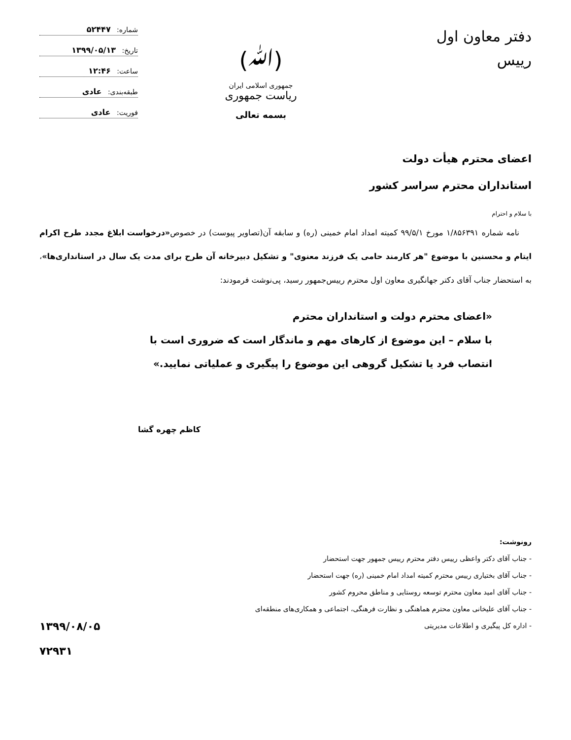دفتر معاون اول
رییس
(ﷲ)
جمهوری اسلامی ایران
ریاست جمهوری
بسمه تعالی
شماره: ۵۲۴۴۷
تاریخ: ۱۳۹۹/۰۵/۱۳
ساعت: ۱۲:۴۶
طبقه‌بندی: عادی
فوریت: عادی
اعضای محترم هیأت دولت
استانداران محترم سراسر کشور
با سلام و احترام
نامه شماره ۱/۸۵۶۳۹۱ مورخ ۹۹/۵/۱ کمیته امداد امام خمینی (ره) و سابقه آن(تصاویر پیوست) در خصوص«درخواست ابلاغ مجدد طرح اکرام ایتام و محسنین با موضوع "هر کارمند حامی یک فرزند معنوی" و تشکیل دبیرخانه آن طرح برای مدت یک سال در استانداری‌ها»، به استحضار جناب آقای دکتر جهانگیری معاون اول محترم رییس‌جمهور رسید، پی‌نوشت فرمودند:
«اعضای محترم دولت و استانداران محترم
با سلام – این موضوع از کارهای مهم و ماندگار است که ضروری است با انتصاب فرد یا تشکیل گروهی این موضوع را پیگیری و عملیاتی نمایید.»
کاظم چهره گشا
رونوشت:
- جناب آقای دکتر واعظی رییس دفتر محترم رییس جمهور جهت استحضار
- جناب آقای بختیاری رییس محترم کمیته امداد امام خمینی (ره) جهت استحضار
- جناب آقای امید معاون محترم توسعه روستایی و مناطق محروم کشور
- جناب آقای علیخانی معاون محترم هماهنگی و نظارت فرهنگی، اجتماعی و همکاری‌های منطقه‌ای
- اداره کل پیگیری و اطلاعات مدیریتی
۱۳۹۹/۰۸/۰۵
۷۲۹۳۱